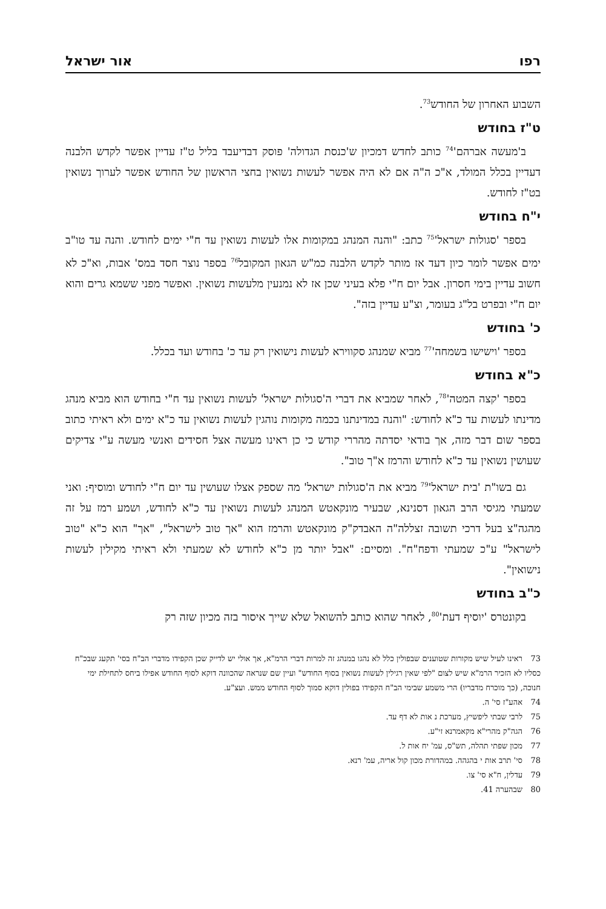רפו אור ישראל
השבוע האחרון של החודש<sup>73</sup>.
ט"ז בחודש
ב'מעשה אברהם'<sup>74</sup> כותב לחדש דמכיון ש'כנסת הגדולה' פוסק דבדיעבד בליל ט"ז עדיין אפשר לקדש הלבנה דעדיין בכלל המולד, א"כ ה"ה אם לא היה אפשר לעשות נשואין בחצי הראשון של החודש אפשר לערוך נשואין בט"ז לחודש.
י"ח בחודש
בספר 'סגולות ישראל'<sup>75</sup> כתב: "והנה המנהג במקומות אלו לעשות נשואין עד ח"י ימים לחודש. והנה עד טו"ב ימים אפשר לומר כיון דעד אז מותר לקדש הלבנה כמ"ש הגאון המקובל<sup>76</sup> בספר נוצר חסד במס' אבות, וא"כ לא חשוב עדיין בימי חסרון. אבל יום ח"י פלא בעיני שכן אז לא נמנעין מלעשות נשואין. ואפשר מפני ששמא גרים והוא יום ח"י ובפרט בל"ג בעומר, וצ"ע עדיין בזה".
כ' בחודש
בספר 'וישישו בשמחה'<sup>77</sup> מביא שמנהג סקווירא לעשות נישואין רק עד כ' בחודש ועד בכלל.
כ"א בחודש
בספר 'קצה המטה'<sup>78</sup>, לאחר שמביא את דברי ה'סגולות ישראל' לעשות נשואין עד ח"י בחודש הוא מביא מנהג מדינתו לעשות עד כ"א לחודש: "והנה במדינתנו בכמה מקומות נוהגין לעשות נשואין עד כ"א ימים ולא ראיתי כתוב בספר שום דבר מזה, אך בודאי יסדתה מהררי קודש כי כן ראינו מעשה אצל חסידים ואנשי מעשה ע"י צדיקים שעושין נשואין עד כ"א לחודש והרמז א"ך טוב".
גם בשו"ת 'בית ישראל'<sup>79</sup> מביא את ה'סגולות ישראל' מה שספק אצלו שעושין עד יום ח"י לחודש ומוסיף: ואני שמעתי מגיסי הרב הגאון דסנינא, שבעיר מונקאטש המנהג לעשות נשואין עד כ"א לחודש, ושמע רמז על זה מהגה"צ בעל דרכי תשובה זצללה"ה האבדק"ק מונקאטש והרמז הוא "אך טוב לישראל", "אך" הוא כ"א "טוב לישראל" ע"כ שמעתי ודפח"ח". ומסיים: "אבל יותר מן כ"א לחודש לא שמעתי ולא ראיתי מקילין לעשות נישואין".
כ"ב בחודש
בקונטרס 'יוסיף דעת'<sup>80</sup>, לאחר שהוא כותב להשואל שלא שייך איסור בזה מכיון שזה רק
73 ראינו לעיל שיש מקורות שטוענים שבפולין כלל לא נהגו במנהג זה למרות דברי הרמ"א, אך אולי יש לדייק שכן הקפידו מדברי הב"ח בסי' תקעג שבכ"ח כסליו לא הזכיר הרמ"א שיש לצום "לפי שאין רגילין לעשות נשואין בסוף החודש" ועיין שם שנראה שהכוונה דוקא לסוף החודש אפילו ביחס לתחילת ימי חנוכה, (כך מוכרח מדבריו) הרי משמע שבימי הב"ח הקפידו בפולין דוקא סמוך לסוף החודש ממש. ועצ"ע.
74 אהע"ז סי' ה.
75 לרבי שבתי ליפשיץ, מערכת נ אות לא דף עד.
76 הגה"ק מהרי"א מקאמרנא זי"ע.
77 מכון שפתי תהלה, תש"ס, עמ' יח אות ל.
78 סי' תרב אות י בהגהה. במהדורת מכון קול אריה, עמ' רנא.
79 עדלין, ח"א סי' צו.
80 שבהערה 41.